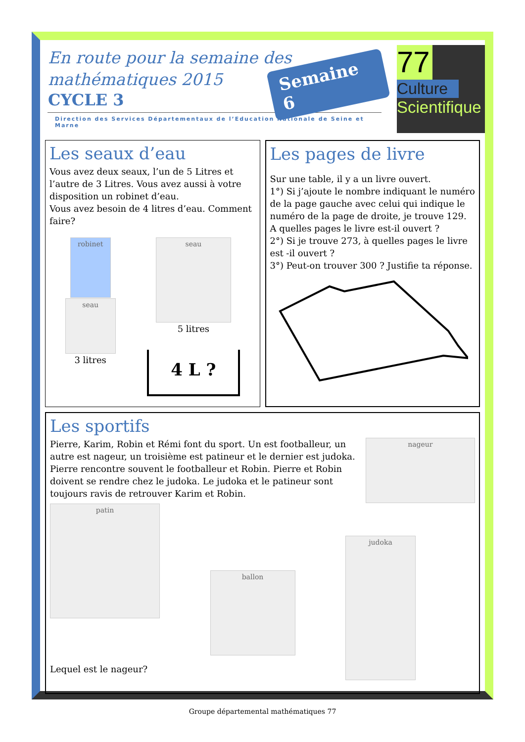En route pour la semaine des
mathématiques 2015
CYCLE 3
Direction des Services Départementaux de l’Education Nationale de Seine et Marne
Semaine 6
77
Culture
Scientifique
Les seaux d’eau
Vous avez deux seaux, l’un de 5 Litres et l’autre de 3 Litres. Vous avez aussi à votre disposition un robinet d’eau.
Vous avez besoin de 4 litres d’eau. Comment faire?
robinet
seau
3 litres
seau
5 litres
4 L ?
Les pages de livre
Sur une table, il y a un livre ouvert.
1°) Si j’ajoute le nombre indiquant le numéro de la page gauche avec celui qui indique le numéro de la page de droite, je trouve 129. A quelles pages le livre est-il ouvert ?
2°) Si je trouve 273, à quelles pages le livre est -il ouvert ?
3°) Peut-on trouver 300 ? Justifie ta réponse.
Les sportifs
Pierre, Karim, Robin et Rémi font du sport. Un est footballeur, un autre est nageur, un troisième est patineur et le dernier est judoka. Pierre rencontre souvent le footballeur et Robin. Pierre et Robin doivent se rendre chez le judoka. Le judoka et le patineur sont toujours ravis de retrouver Karim et Robin.
nageur
patin
Lequel est le nageur?
ballon
judoka
Groupe départemental mathématiques 77